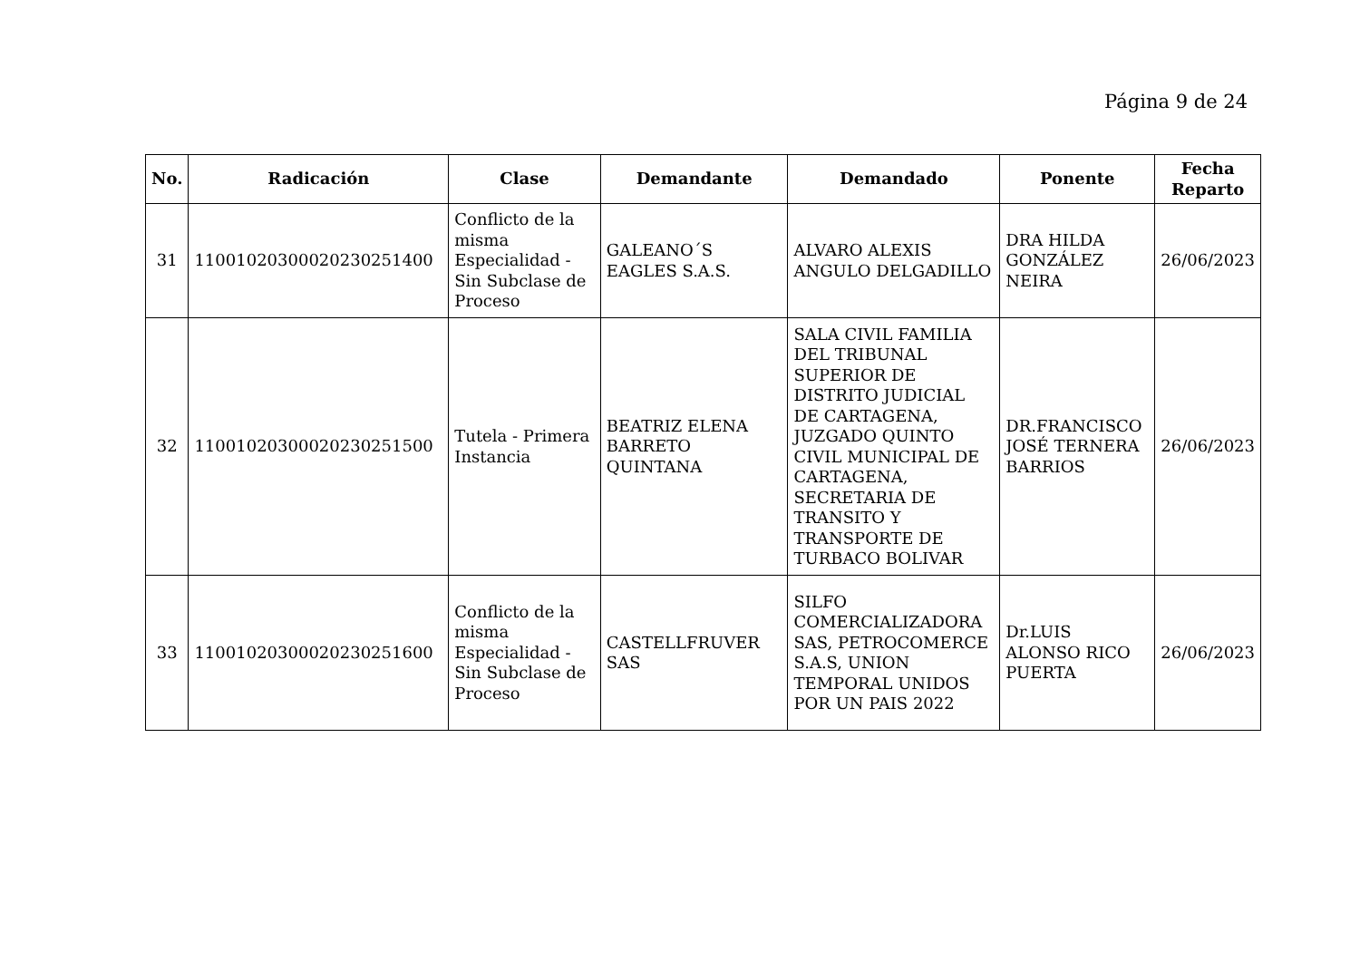Página 9 de 24
| No. | Radicación | Clase | Demandante | Demandado | Ponente | Fecha Reparto |
| --- | --- | --- | --- | --- | --- | --- |
| 31 | 11001020300020230251400 | Conflicto de la misma Especialidad - Sin Subclase de Proceso | GALEANO´S EAGLES S.A.S. | ALVARO ALEXIS ANGULO DELGADILLO | DRA HILDA GONZÁLEZ NEIRA | 26/06/2023 |
| 32 | 11001020300020230251500 | Tutela - Primera Instancia | BEATRIZ ELENA BARRETO QUINTANA | SALA CIVIL FAMILIA DEL TRIBUNAL SUPERIOR DE DISTRITO JUDICIAL DE CARTAGENA, JUZGADO QUINTO CIVIL MUNICIPAL DE CARTAGENA, SECRETARIA DE TRANSITO Y TRANSPORTE DE TURBACO BOLIVAR | DR.FRANCISCO JOSÉ TERNERA BARRIOS | 26/06/2023 |
| 33 | 11001020300020230251600 | Conflicto de la misma Especialidad - Sin Subclase de Proceso | CASTELLFRUVER SAS | SILFO COMERCIALIZADORA SAS, PETROCOMERCE S.A.S, UNION TEMPORAL UNIDOS POR UN PAIS 2022 | Dr.LUIS ALONSO RICO PUERTA | 26/06/2023 |